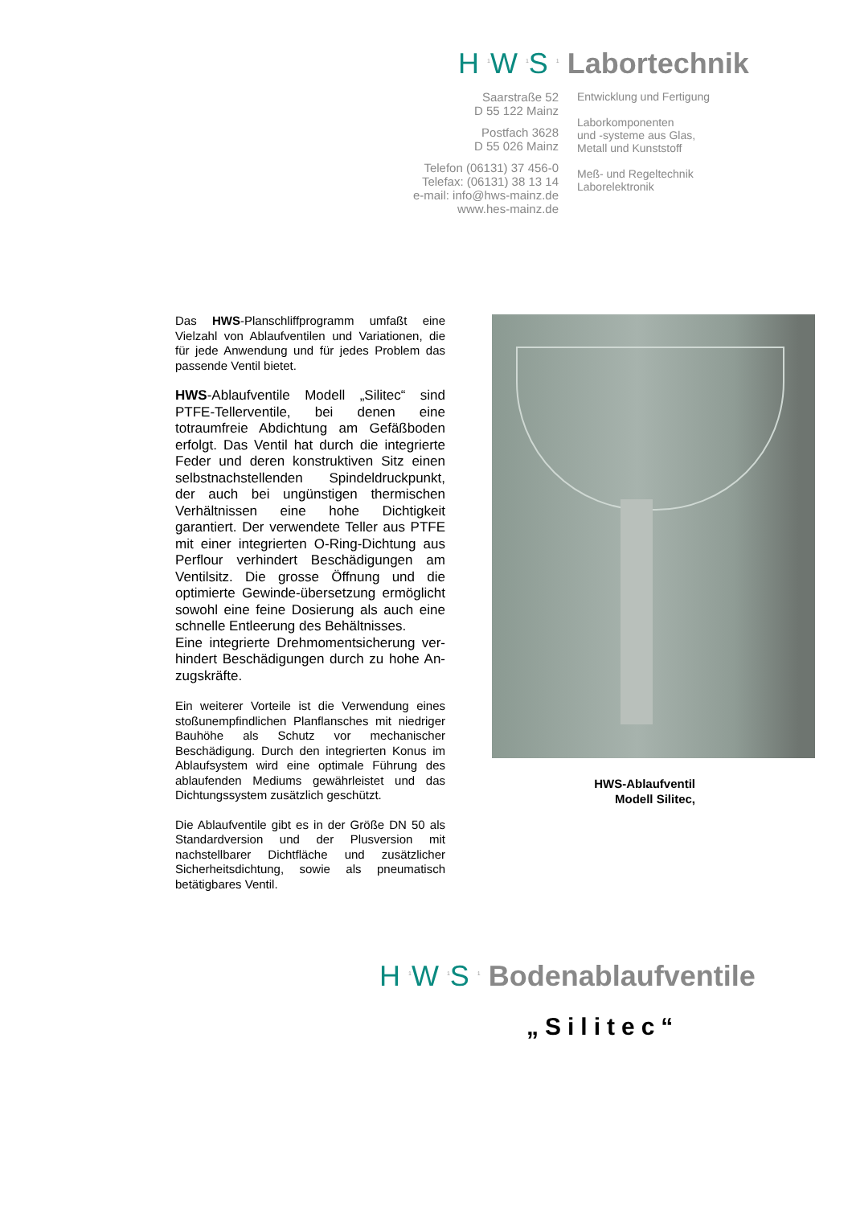H <sup>1</sup>W <sup>1</sup>S <sup>1</sup> Labortechnik
Saarstraße 52
D 55 122 Mainz
Postfach 3628
D 55 026 Mainz
Telefon (06131) 37 456-0
Telefax: (06131) 38 13 14
e-mail: info@hws-mainz.de
www.hes-mainz.de
Entwicklung und Fertigung
Laborkomponenten
und -systeme aus Glas,
Metall und Kunststoff
Meß- und Regeltechnik
Laborelektronik
Das HWS-Planschliffprogramm umfaßt eine Vielzahl von Ablaufventilen und Variationen, die für jede Anwendung und für jedes Problem das passende Ventil bietet.
HWS-Ablaufventile Modell „Silitec“ sind PTFE-Tellerventile, bei denen eine totraumfreie Abdichtung am Gefäßboden erfolgt. Das Ventil hat durch die integrierte Feder und deren konstruktiven Sitz einen selbstnachstellenden Spindeldruckpunkt, der auch bei ungünstigen thermischen Verhältnissen eine hohe Dichtigkeit garantiert. Der verwendete Teller aus PTFE mit einer integrierten O-Ring-Dichtung aus Perflour verhindert Beschädigungen am Ventilsitz. Die grosse Öffnung und die optimierte Gewinde-übersetzung ermöglicht sowohl eine feine Dosierung als auch eine schnelle Entleerung des Behältnisses.
Eine integrierte Drehmomentsicherung ver-hindert Beschädigungen durch zu hohe An-zugskräfte.
Ein weiterer Vorteile ist die Verwendung eines stoßunempfindlichen Planflansches mit niedriger Bauhöhe als Schutz vor mechanischer Beschädigung. Durch den integrierten Konus im Ablaufsystem wird eine optimale Führung des ablaufenden Mediums gewährleistet und das Dichtungssystem zusätzlich geschützt.
Die Ablaufventile gibt es in der Größe DN 50 als Standardversion und der Plusversion mit nachstellbarer Dichtfläche und zusätzlicher Sicherheitsdichtung, sowie als pneumatisch betätigbares Ventil.
HWS-Ablaufventil
Modell Silitec,
H <sup>1</sup>W <sup>1</sup>S <sup>1</sup> Bodenablaufventile
„Silitec“